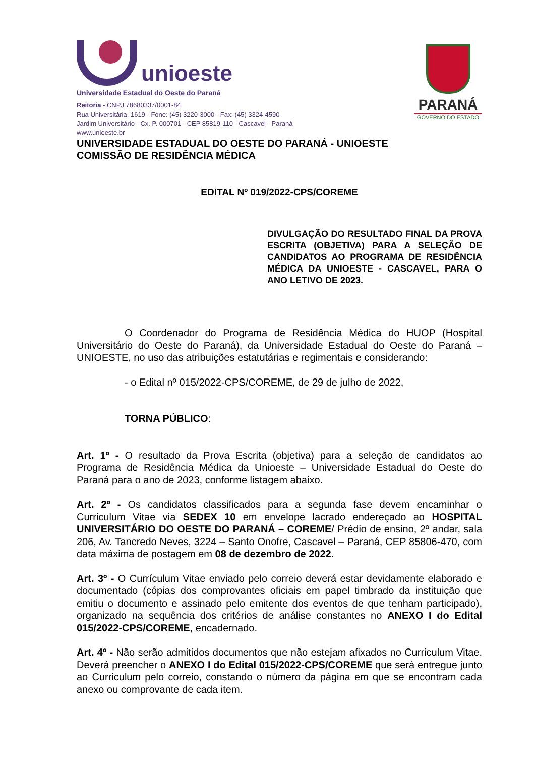unioeste
Universidade Estadual do Oeste do Paraná
Reitoria - CNPJ 78680337/0001-84
Rua Universitária, 1619 - Fone: (45) 3220-3000 - Fax: (45) 3324-4590
Jardim Universitário - Cx. P. 000701 - CEP 85819-110 - Cascavel - Paraná
www.unioeste.br
PARANÁ
GOVERNO DO ESTADO
UNIVERSIDADE ESTADUAL DO OESTE DO PARANÁ - UNIOESTE
COMISSÃO DE RESIDÊNCIA MÉDICA
EDITAL Nº 019/2022-CPS/COREME
DIVULGAÇÃO DO RESULTADO FINAL DA PROVA ESCRITA (OBJETIVA) PARA A SELEÇÃO DE CANDIDATOS AO PROGRAMA DE RESIDÊNCIA MÉDICA DA UNIOESTE - CASCAVEL, PARA O ANO LETIVO DE 2023.
O Coordenador do Programa de Residência Médica do HUOP (Hospital Universitário do Oeste do Paraná), da Universidade Estadual do Oeste do Paraná – UNIOESTE, no uso das atribuições estatutárias e regimentais e considerando:
- o Edital nº 015/2022-CPS/COREME, de 29 de julho de 2022,
TORNA PÚBLICO:
Art. 1º - O resultado da Prova Escrita (objetiva) para a seleção de candidatos ao Programa de Residência Médica da Unioeste – Universidade Estadual do Oeste do Paraná para o ano de 2023, conforme listagem abaixo.
Art. 2º - Os candidatos classificados para a segunda fase devem encaminhar o Curriculum Vitae via SEDEX 10 em envelope lacrado endereçado ao HOSPITAL UNIVERSITÁRIO DO OESTE DO PARANÁ – COREME/ Prédio de ensino, 2º andar, sala 206, Av. Tancredo Neves, 3224 – Santo Onofre, Cascavel – Paraná, CEP 85806-470, com data máxima de postagem em 08 de dezembro de 2022.
Art. 3º - O Currículum Vitae enviado pelo correio deverá estar devidamente elaborado e documentado (cópias dos comprovantes oficiais em papel timbrado da instituição que emitiu o documento e assinado pelo emitente dos eventos de que tenham participado), organizado na sequência dos critérios de análise constantes no ANEXO I do Edital 015/2022-CPS/COREME, encadernado.
Art. 4º - Não serão admitidos documentos que não estejam afixados no Curriculum Vitae. Deverá preencher o ANEXO I do Edital 015/2022-CPS/COREME que será entregue junto ao Curriculum pelo correio, constando o número da página em que se encontram cada anexo ou comprovante de cada item.